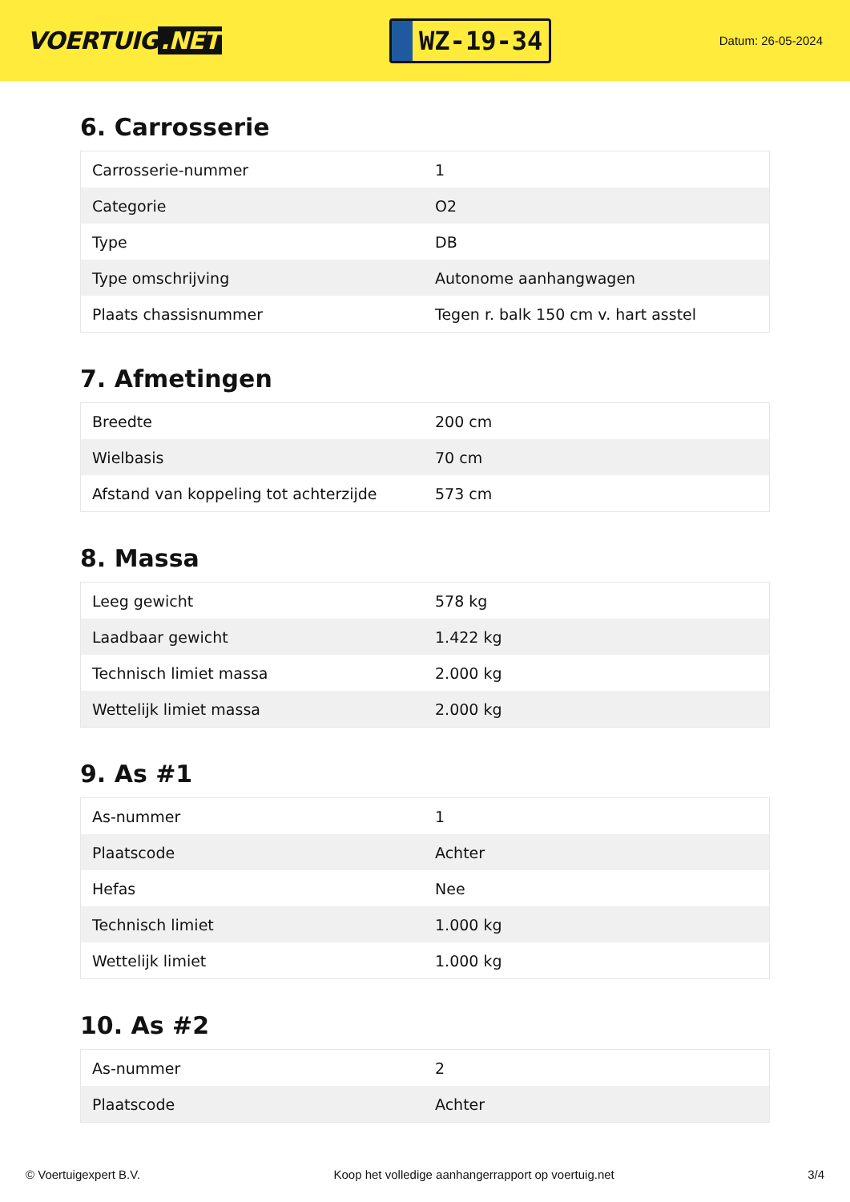VOERTUIG.NET
WZ-19-34
Datum: 26-05-2024
6. Carrosserie
| Carrosserie-nummer | 1 |
| Categorie | O2 |
| Type | DB |
| Type omschrijving | Autonome aanhangwagen |
| Plaats chassisnummer | Tegen r. balk 150 cm v. hart asstel |
7. Afmetingen
| Breedte | 200 cm |
| Wielbasis | 70 cm |
| Afstand van koppeling tot achterzijde | 573 cm |
8. Massa
| Leeg gewicht | 578 kg |
| Laadbaar gewicht | 1.422 kg |
| Technisch limiet massa | 2.000 kg |
| Wettelijk limiet massa | 2.000 kg |
9. As #1
| As-nummer | 1 |
| Plaatscode | Achter |
| Hefas | Nee |
| Technisch limiet | 1.000 kg |
| Wettelijk limiet | 1.000 kg |
10. As #2
| As-nummer | 2 |
| Plaatscode | Achter |
© Voertuigexpert B.V. Koop het volledige aanhangerrapport op voertuig.net 3/4